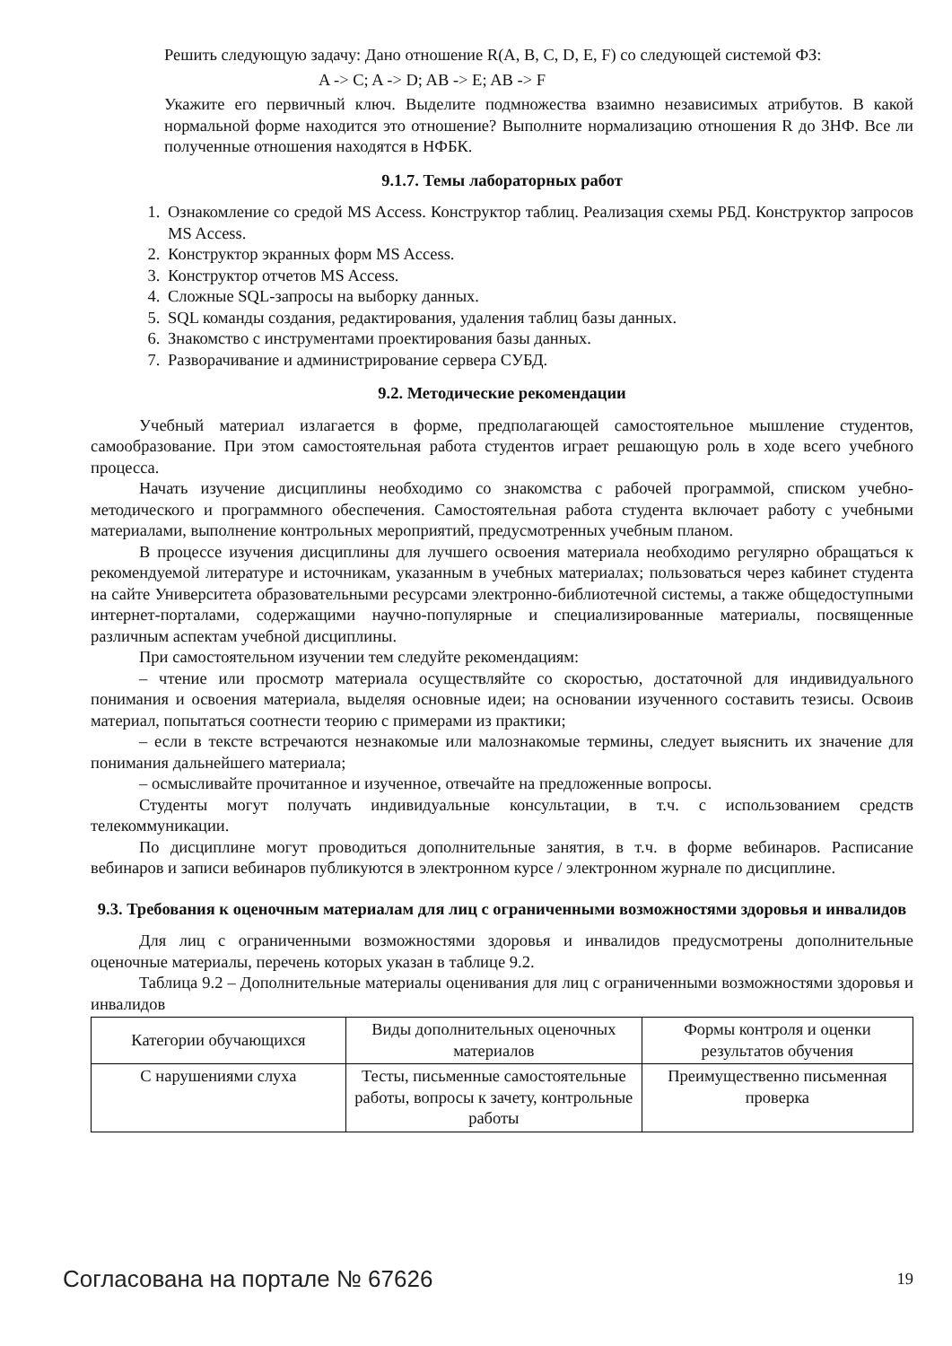Решить следующую задачу: Дано отношение R(A, B, C, D, E, F) со следующей системой ФЗ:
A -> C; A -> D; AB -> E; AB -> F
Укажите его первичный ключ. Выделите подмножества взаимно независимых атрибутов. В какой нормальной форме находится это отношение? Выполните нормализацию отношения R до 3НФ. Все ли полученные отношения находятся в НФБК.
9.1.7. Темы лабораторных работ
1. Ознакомление со средой MS Access. Конструктор таблиц. Реализация схемы РБД. Конструктор запросов MS Access.
2. Конструктор экранных форм MS Access.
3. Конструктор отчетов MS Access.
4. Сложные SQL-запросы на выборку данных.
5. SQL команды создания, редактирования, удаления таблиц базы данных.
6. Знакомство с инструментами проектирования базы данных.
7. Разворачивание и администрирование сервера СУБД.
9.2. Методические рекомендации
Учебный материал излагается в форме, предполагающей самостоятельное мышление студентов, самообразование. При этом самостоятельная работа студентов играет решающую роль в ходе всего учебного процесса.
Начать изучение дисциплины необходимо со знакомства с рабочей программой, списком учебно-методического и программного обеспечения. Самостоятельная работа студента включает работу с учебными материалами, выполнение контрольных мероприятий, предусмотренных учебным планом.
В процессе изучения дисциплины для лучшего освоения материала необходимо регулярно обращаться к рекомендуемой литературе и источникам, указанным в учебных материалах; пользоваться через кабинет студента на сайте Университета образовательными ресурсами электронно-библиотечной системы, а также общедоступными интернет-порталами, содержащими научно-популярные и специализированные материалы, посвященные различным аспектам учебной дисциплины.
При самостоятельном изучении тем следуйте рекомендациям:
– чтение или просмотр материала осуществляйте со скоростью, достаточной для индивидуального понимания и освоения материала, выделяя основные идеи; на основании изученного составить тезисы. Освоив материал, попытаться соотнести теорию с примерами из практики;
– если в тексте встречаются незнакомые или малознакомые термины, следует выяснить их значение для понимания дальнейшего материала;
– осмысливайте прочитанное и изученное, отвечайте на предложенные вопросы.
Студенты могут получать индивидуальные консультации, в т.ч. с использованием средств телекоммуникации.
По дисциплине могут проводиться дополнительные занятия, в т.ч. в форме вебинаров. Расписание вебинаров и записи вебинаров публикуются в электронном курсе / электронном журнале по дисциплине.
9.3. Требования к оценочным материалам для лиц с ограниченными возможностями здоровья и инвалидов
Для лиц с ограниченными возможностями здоровья и инвалидов предусмотрены дополнительные оценочные материалы, перечень которых указан в таблице 9.2.
Таблица 9.2 – Дополнительные материалы оценивания для лиц с ограниченными возможностями здоровья и инвалидов
| Категории обучающихся | Виды дополнительных оценочных материалов | Формы контроля и оценки результатов обучения |
| С нарушениями слуха | Тесты, письменные самостоятельные работы, вопросы к зачету, контрольные работы | Преимущественно письменная проверка |
Согласована на портале № 67626 19